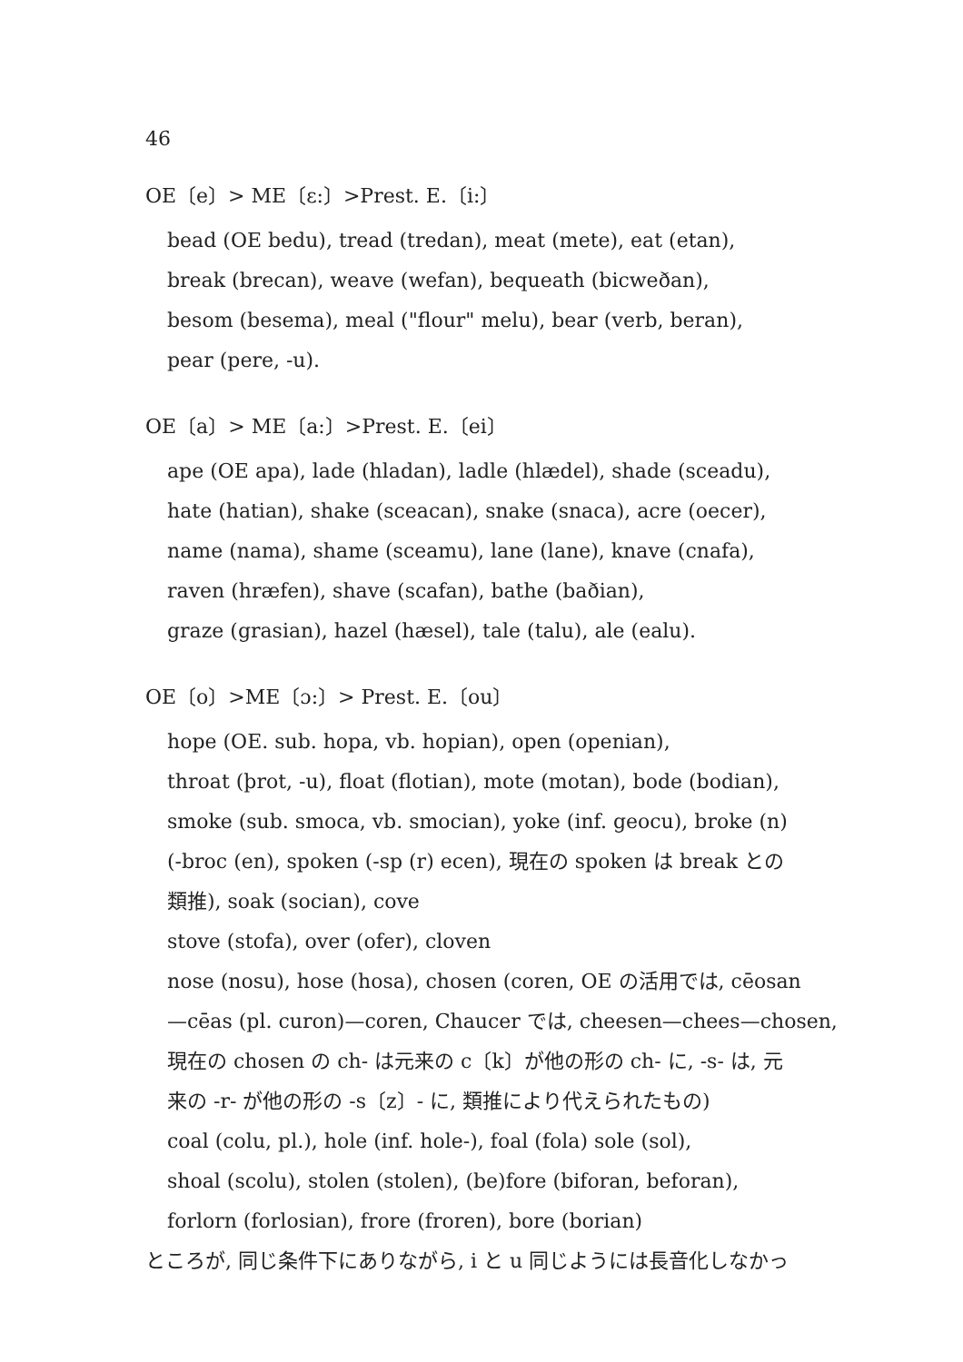46
OE〔e〕> ME〔ɛ:〕>Prest. E.〔i:〕
bead (OE bedu), tread (tredan), meat (mete), eat (etan),
break (brecan), weave (wefan), bequeath (bicweðan),
besom (besema), meal ("flour" melu), bear (verb, beran),
pear (pere, -u).
OE〔a〕> ME〔a:〕>Prest. E.〔ei〕
ape (OE apa), lade (hladan), ladle (hlædel), shade (sceadu),
hate (hatian), shake (sceacan), snake (snaca), acre (oecer),
name (nama), shame (sceamu), lane (lane), knave (cnafa),
raven (hræfen), shave (scafan), bathe (baðian),
graze (grasian), hazel (hæsel), tale (talu), ale (ealu).
OE〔o〕>ME〔ɔ:〕> Prest. E.〔ou〕
hope (OE. sub. hopa, vb. hopian), open (openian),
throat (þrot, -u), float (flotian), mote (motan), bode (bodian),
smoke (sub. smoca, vb. smocian), yoke (inf. geocu), broke (n)
(-broc (en), spoken (-sp (r) ecen), 現在の spoken は break との
類推), soak (socian), cove
stove (stofa), over (ofer), cloven
nose (nosu), hose (hosa), chosen (coren, OE の活用では, cēosan
—cēas (pl. curon)—coren, Chaucer では, cheesen—chees—chosen,
現在の chosen の ch- は元来の c〔k〕が他の形の ch- に, -s- は, 元
来の -r- が他の形の -s〔z〕- に, 類推により代えられたもの)
coal (colu, pl.), hole (inf. hole-), foal (fola) sole (sol),
shoal (scolu), stolen (stolen), (be)fore (biforan, beforan),
forlorn (forlosian), frore (froren), bore (borian)
ところが, 同じ条件下にありながら, i と u 同じようには長音化しなかっ